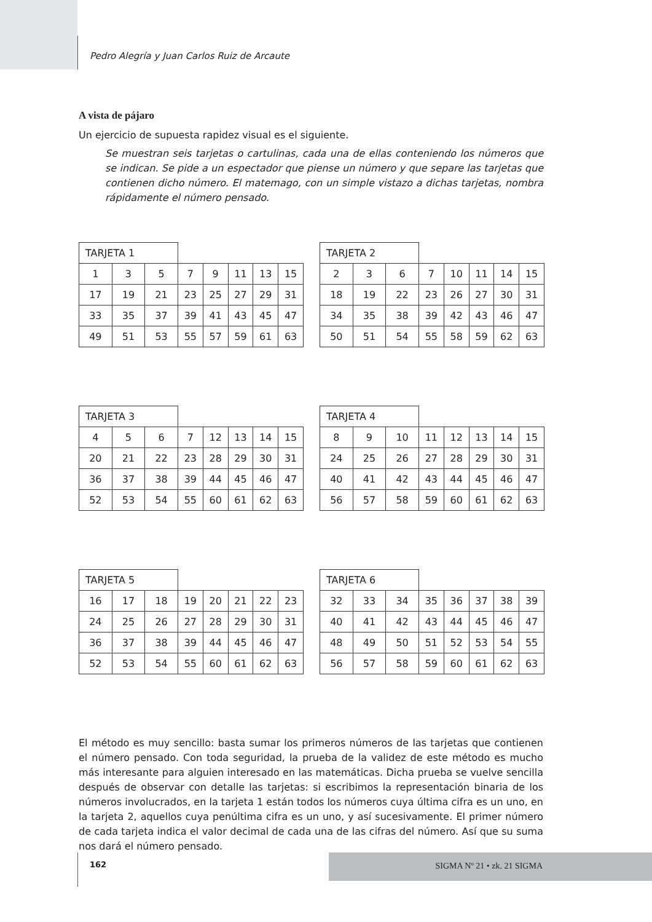Pedro Alegría y Juan Carlos Ruiz de Arcaute
A vista de pájaro
Un ejercicio de supuesta rapidez visual es el siguiente.
Se muestran seis tarjetas o cartulinas, cada una de ellas conteniendo los números que se indican. Se pide a un espectador que piense un número y que separe las tarjetas que contienen dicho número. El matemago, con un simple vistazo a dichas tarjetas, nombra rápidamente el número pensado.
| TARJETA 1 | | | | | | | |
| 1 | 3 | 5 | 7 | 9 | 11 | 13 | 15 |
| 17 | 19 | 21 | 23 | 25 | 27 | 29 | 31 |
| 33 | 35 | 37 | 39 | 41 | 43 | 45 | 47 |
| 49 | 51 | 53 | 55 | 57 | 59 | 61 | 63 |
| TARJETA 2 | | | | | | | |
| 2 | 3 | 6 | 7 | 10 | 11 | 14 | 15 |
| 18 | 19 | 22 | 23 | 26 | 27 | 30 | 31 |
| 34 | 35 | 38 | 39 | 42 | 43 | 46 | 47 |
| 50 | 51 | 54 | 55 | 58 | 59 | 62 | 63 |
| TARJETA 3 | | | | | | | |
| 4 | 5 | 6 | 7 | 12 | 13 | 14 | 15 |
| 20 | 21 | 22 | 23 | 28 | 29 | 30 | 31 |
| 36 | 37 | 38 | 39 | 44 | 45 | 46 | 47 |
| 52 | 53 | 54 | 55 | 60 | 61 | 62 | 63 |
| TARJETA 4 | | | | | | | |
| 8 | 9 | 10 | 11 | 12 | 13 | 14 | 15 |
| 24 | 25 | 26 | 27 | 28 | 29 | 30 | 31 |
| 40 | 41 | 42 | 43 | 44 | 45 | 46 | 47 |
| 56 | 57 | 58 | 59 | 60 | 61 | 62 | 63 |
| TARJETA 5 | | | | | | | |
| 16 | 17 | 18 | 19 | 20 | 21 | 22 | 23 |
| 24 | 25 | 26 | 27 | 28 | 29 | 30 | 31 |
| 36 | 37 | 38 | 39 | 44 | 45 | 46 | 47 |
| 52 | 53 | 54 | 55 | 60 | 61 | 62 | 63 |
| TARJETA 6 | | | | | | | |
| 32 | 33 | 34 | 35 | 36 | 37 | 38 | 39 |
| 40 | 41 | 42 | 43 | 44 | 45 | 46 | 47 |
| 48 | 49 | 50 | 51 | 52 | 53 | 54 | 55 |
| 56 | 57 | 58 | 59 | 60 | 61 | 62 | 63 |
El método es muy sencillo: basta sumar los primeros números de las tarjetas que contienen el número pensado. Con toda seguridad, la prueba de la validez de este método es mucho más interesante para alguien interesado en las matemáticas. Dicha prueba se vuelve sencilla después de observar con detalle las tarjetas: si escribimos la representación binaria de los números involucrados, en la tarjeta 1 están todos los números cuya última cifra es un uno, en la tarjeta 2, aquellos cuya penúltima cifra es un uno, y así sucesivamente. El primer número de cada tarjeta indica el valor decimal de cada una de las cifras del número. Así que su suma nos dará el número pensado.
162
SIGMA Nº 21 • zk. 21 SIGMA